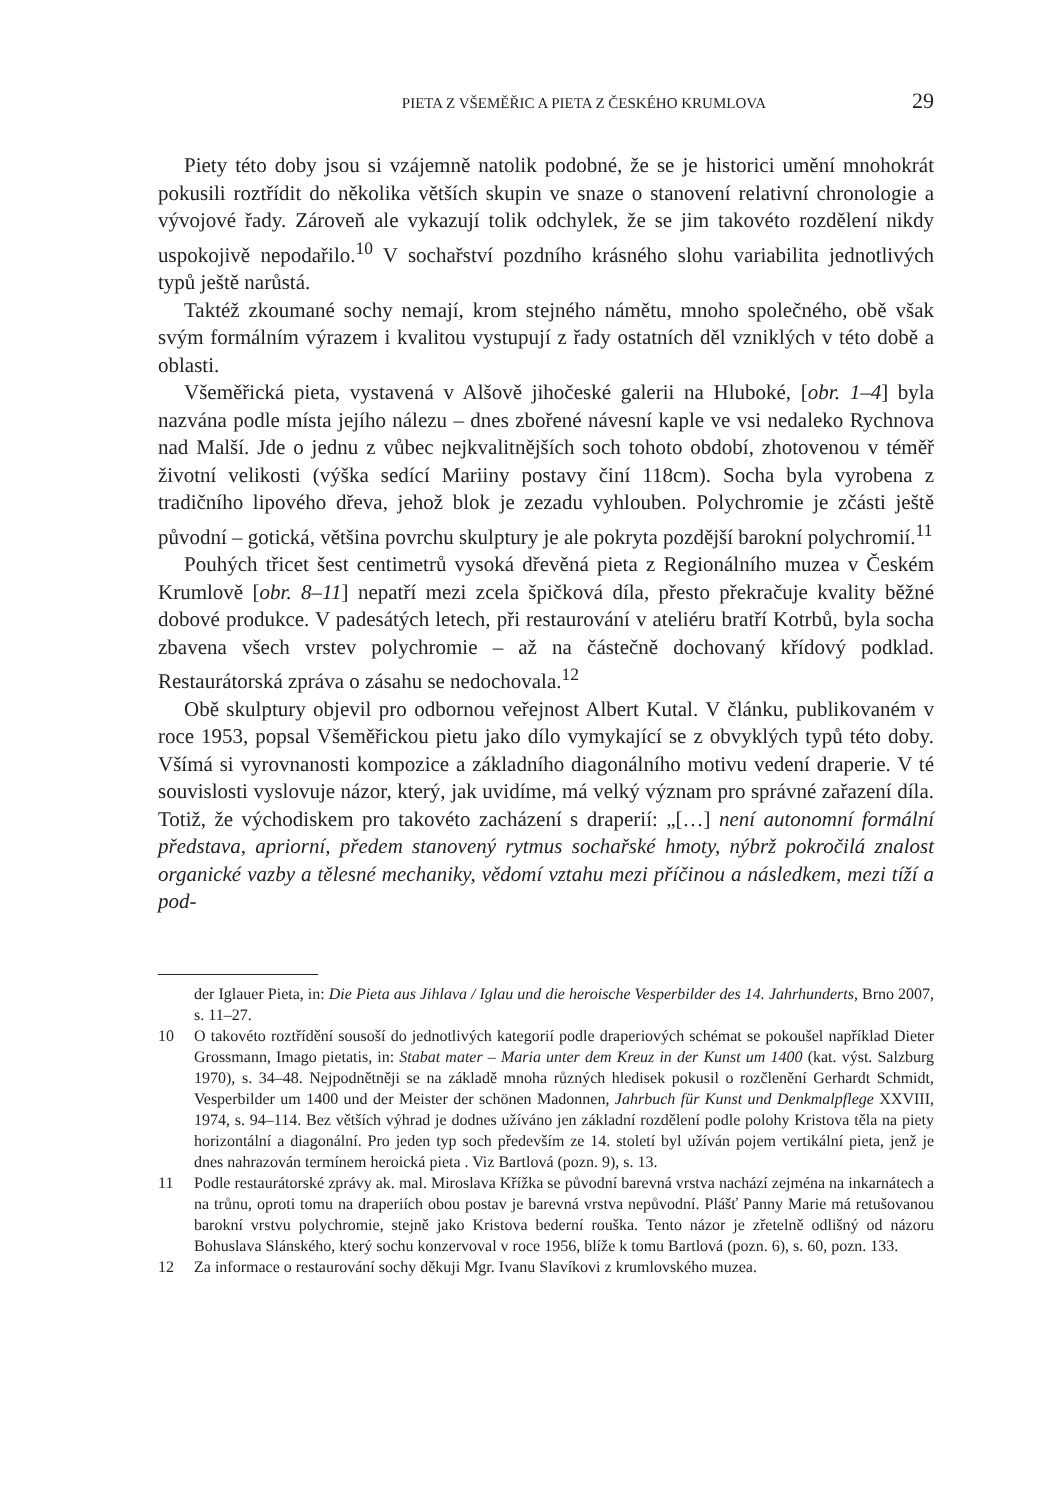PIETA Z VŠEMĚŘIC A PIETA Z ČESKÉHO KRUMLOVA 29
Piety této doby jsou si vzájemně natolik podobné, že se je historici umění mnohokrát pokusili roztřídit do několika větších skupin ve snaze o stanovení relativní chronologie a vývojové řady. Zároveň ale vykazují tolik odchylek, že se jim takovéto rozdělení nikdy uspokojivě nepodařilo.<sup>10</sup> V sochařství pozdního krásného slohu variabilita jednotlivých typů ještě narůstá.
Taktéž zkoumané sochy nemají, krom stejného námětu, mnoho společného, obě však svým formálním výrazem i kvalitou vystupují z řady ostatních děl vzniklých v této době a oblasti.
Všeměřická pieta, vystavená v Alšově jihočeské galerii na Hluboké, [obr. 1–4] byla nazvána podle místa jejího nálezu – dnes zbořené návesní kaple ve vsi nedaleko Rychnova nad Malší. Jde o jednu z vůbec nejkvalitnějších soch tohoto období, zhotovenou v téměř životní velikosti (výška sedící Mariiny postavy činí 118cm). Socha byla vyrobena z tradičního lipového dřeva, jehož blok je zezadu vyhlouben. Polychromie je zčásti ještě původní – gotická, většina povrchu skulptury je ale pokryta pozdější barokní polychromií.<sup>11</sup>
Pouhých třicet šest centimetrů vysoká dřevěná pieta z Regionálního muzea v Českém Krumlově [obr. 8–11] nepatří mezi zcela špičková díla, přesto překračuje kvality běžné dobové produkce. V padesátých letech, při restaurování v ateliéru bratří Kotrbů, byla socha zbavena všech vrstev polychromie – až na částečně dochovaný křídový podklad. Restaurátorská zpráva o zásahu se nedochovala.<sup>12</sup>
Obě skulptury objevil pro odbornou veřejnost Albert Kutal. V článku, publikovaném v roce 1953, popsal Všeměřickou pietu jako dílo vymykající se z obvyklých typů této doby. Všímá si vyrovnanosti kompozice a základního diagonálního motivu vedení draperie. V té souvislosti vyslovuje názor, který, jak uvidíme, má velký význam pro správné zařazení díla. Totiž, že východiskem pro takovéto zacházení s draperií: „[…] není autonomní formální představa, apriorní, předem stanovený rytmus sochařské hmoty, nýbrž pokročilá znalost organické vazby a tělesné mechaniky, vědomí vztahu mezi příčinou a následkem, mezi tíží a pod-
der Iglauer Pieta, in: Die Pieta aus Jihlava / Iglau und die heroische Vesperbilder des 14. Jahrhunderts, Brno 2007, s. 11–27.
10 O takovéto roztřídění sousoší do jednotlivých kategorií podle draperiových schémat se pokoušel například Dieter Grossmann, Imago pietatis, in: Stabat mater – Maria unter dem Kreuz in der Kunst um 1400 (kat. výst. Salzburg 1970), s. 34–48. Nejpodnětněji se na základě mnoha různých hledisek pokusil o rozčlenění Gerhardt Schmidt, Vesperbilder um 1400 und der Meister der schönen Madonnen, Jahrbuch für Kunst und Denkmalpflege XXVIII, 1974, s. 94–114. Bez větších výhrad je dodnes užíváno jen základní rozdělení podle polohy Kristova těla na piety horizontální a diagonální. Pro jeden typ soch především ze 14. století byl užíván pojem vertikální pieta, jenž je dnes nahrazován termínem heroická pieta . Viz Bartlová (pozn. 9), s. 13.
11 Podle restaurátorské zprávy ak. mal. Miroslava Křížka se původní barevná vrstva nachází zejména na inkarnátech a na trůnu, oproti tomu na draperiích obou postav je barevná vrstva nepůvodní. Plášť Panny Marie má retušovanou barokní vrstvu polychromie, stejně jako Kristova bederní rouška. Tento názor je zřetelně odlišný od názoru Bohuslava Slánského, který sochu konzervoval v roce 1956, blíže k tomu Bartlová (pozn. 6), s. 60, pozn. 133.
12 Za informace o restaurování sochy děkuji Mgr. Ivanu Slavíkovi z krumlovského muzea.